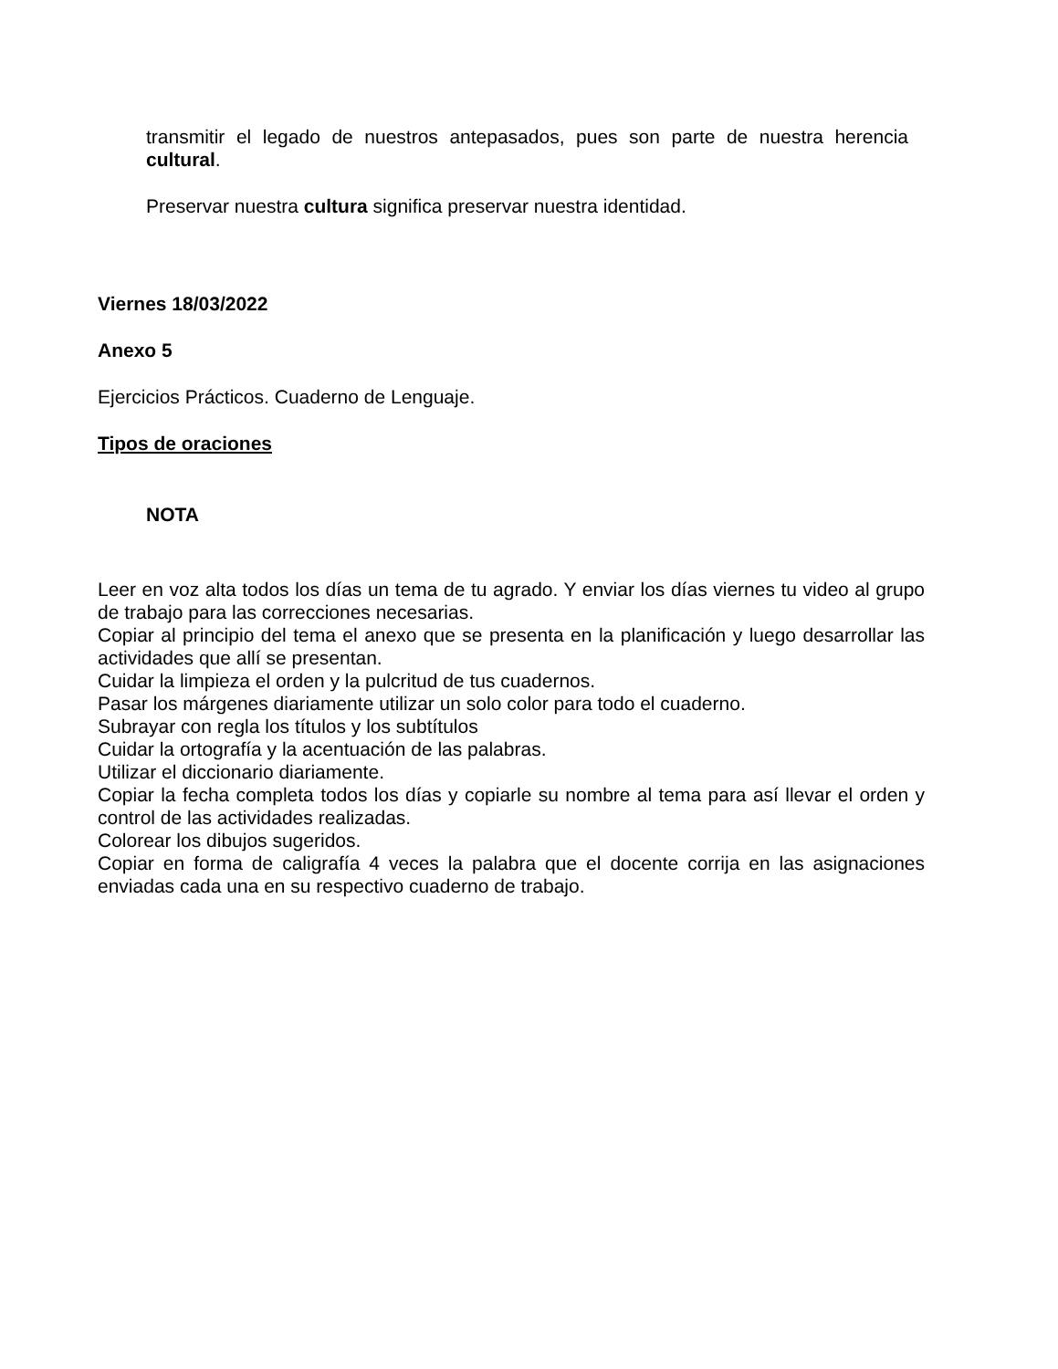transmitir el legado de nuestros antepasados, pues son parte de nuestra herencia cultural.
Preservar nuestra cultura significa preservar nuestra identidad.
Viernes 18/03/2022
Anexo 5
Ejercicios Prácticos. Cuaderno de Lenguaje.
Tipos de oraciones
NOTA
Leer en voz alta todos los días un tema de tu agrado. Y enviar los días viernes tu video al grupo de trabajo para las correcciones necesarias.
Copiar al principio del tema el anexo que se presenta en la planificación y luego desarrollar las actividades que allí se presentan.
Cuidar la limpieza el orden y la pulcritud de tus cuadernos.
Pasar los márgenes diariamente utilizar un solo color para todo el cuaderno.
Subrayar con regla los títulos y los subtítulos
Cuidar la ortografía y la acentuación de las palabras.
Utilizar el diccionario diariamente.
Copiar la fecha completa todos los días y copiarle su nombre al tema para así llevar el orden y control de las actividades realizadas.
Colorear los dibujos sugeridos.
Copiar en forma de caligrafía 4 veces la palabra que el docente corrija en las asignaciones enviadas cada una en su respectivo cuaderno de trabajo.